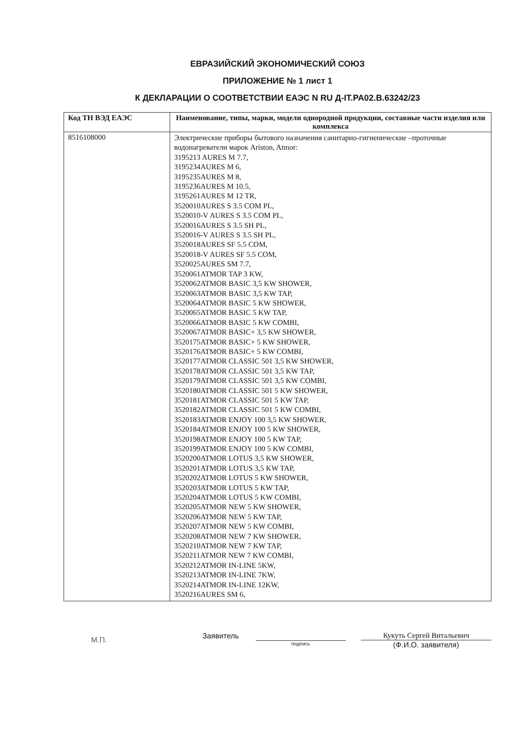ЕВРАЗИЙСКИЙ ЭКОНОМИЧЕСКИЙ СОЮЗ
ПРИЛОЖЕНИЕ № 1 лист 1
К ДЕКЛАРАЦИИ О СООТВЕТСТВИИ ЕАЭС N RU Д-IT.PA02.B.63242/23
| Код ТН ВЭД ЕАЭС | Наименование, типы, марки, модели однородной продукции, составные части изделия или комплекса |
| --- | --- |
| 8516108000 | Электрические приборы бытового назначения санитарно-гигиенические –проточные водонагреватели марок Ariston, Atmor: 3195213 AURES M 7.7, 3195234AURES M 6, 3195235AURES M 8, 3195236AURES M 10.5, 3195261AURES M 12 TR, 3520010AURES S 3.5 COM PL, 3520010-V AURES S 3.5 COM PL, 3520016AURES S 3.5 SH PL, 3520016-V AURES S 3.5 SH PL, 3520018AURES SF 5.5 COM, 3520018-V AURES SF 5.5 COM, 3520025AURES SM 7.7, 3520061ATMOR TAP 3 KW, 3520062ATMOR BASIC 3,5 KW SHOWER, 3520063ATMOR BASIC 3,5 KW TAP, 3520064ATMOR BASIC 5 KW SHOWER, 3520065ATMOR BASIC 5 KW TAP, 3520066ATMOR BASIC 5 KW COMBI, 3520067ATMOR BASIC+ 3,5 KW SHOWER, 3520175ATMOR BASIC+ 5 KW SHOWER, 3520176ATMOR BASIC+ 5 KW COMBI, 3520177ATMOR CLASSIC 501 3,5 KW SHOWER, 3520178ATMOR CLASSIC 501 3,5 KW TAP, 3520179ATMOR CLASSIC 501 3,5 KW COMBI, 3520180ATMOR CLASSIC 501 5 KW SHOWER, 3520181ATMOR CLASSIC 501 5 KW TAP, 3520182ATMOR CLASSIC 501 5 KW COMBI, 3520183ATMOR ENJOY 100 3,5 KW SHOWER, 3520184ATMOR ENJOY 100 5 KW SHOWER, 3520198ATMOR ENJOY 100 5 KW TAP, 3520199ATMOR ENJOY 100 5 KW COMBI, 3520200ATMOR LOTUS 3,5 KW SHOWER, 3520201ATMOR LOTUS 3,5 KW TAP, 3520202ATMOR LOTUS 5 KW SHOWER, 3520203ATMOR LOTUS 5 KW TAP, 3520204ATMOR LOTUS 5 KW COMBI, 3520205ATMOR NEW 5 KW SHOWER, 3520206ATMOR NEW 5 KW TAP, 3520207ATMOR NEW 5 KW COMBI, 3520208ATMOR NEW 7 KW SHOWER, 3520210ATMOR NEW 7 KW TAP, 3520211ATMOR NEW 7 KW COMBI, 3520212ATMOR IN-LINE 5KW, 3520213ATMOR IN-LINE 7KW, 3520214ATMOR IN-LINE 12KW, 3520216AURES SM 6, |
М.П.
Заявитель
подпись
Кукуть Сергей Витальевич
(Ф.И.О. заявителя)